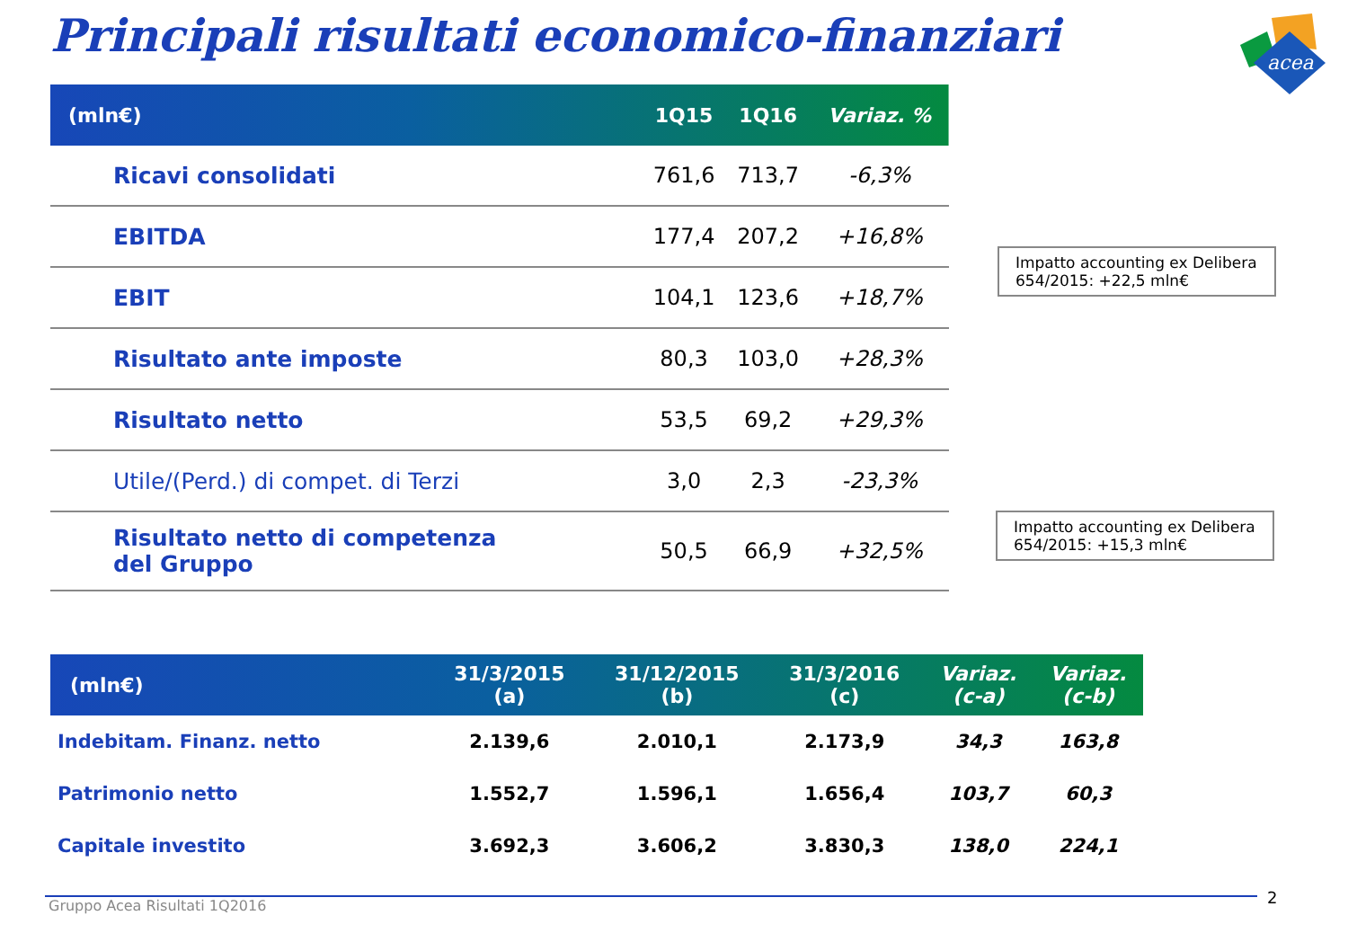Principali risultati economico-finanziari
acea
| (mln€) | 1Q15 | 1Q16 | Variaz. % |
| --- | --- | --- | --- |
| Ricavi consolidati | 761,6 | 713,7 | -6,3% |
| EBITDA | 177,4 | 207,2 | +16,8% |
| EBIT | 104,1 | 123,6 | +18,7% |
| Risultato ante imposte | 80,3 | 103,0 | +28,3% |
| Risultato netto | 53,5 | 69,2 | +29,3% |
| Utile/(Perd.) di compet. di Terzi | 3,0 | 2,3 | -23,3% |
| Risultato netto di competenza del Gruppo | 50,5 | 66,9 | +32,5% |
Impatto accounting ex Delibera 654/2015: +22,5 mln€
Impatto accounting ex Delibera 654/2015: +15,3 mln€
| (mln€) | 31/3/2015 (a) | 31/12/2015 (b) | 31/3/2016 (c) | Variaz. (c-a) | Variaz. (c-b) |
| --- | --- | --- | --- | --- | --- |
| Indebitam. Finanz. netto | 2.139,6 | 2.010,1 | 2.173,9 | 34,3 | 163,8 |
| Patrimonio netto | 1.552,7 | 1.596,1 | 1.656,4 | 103,7 | 60,3 |
| Capitale investito | 3.692,3 | 3.606,2 | 3.830,3 | 138,0 | 224,1 |
Gruppo Acea Risultati 1Q2016 2